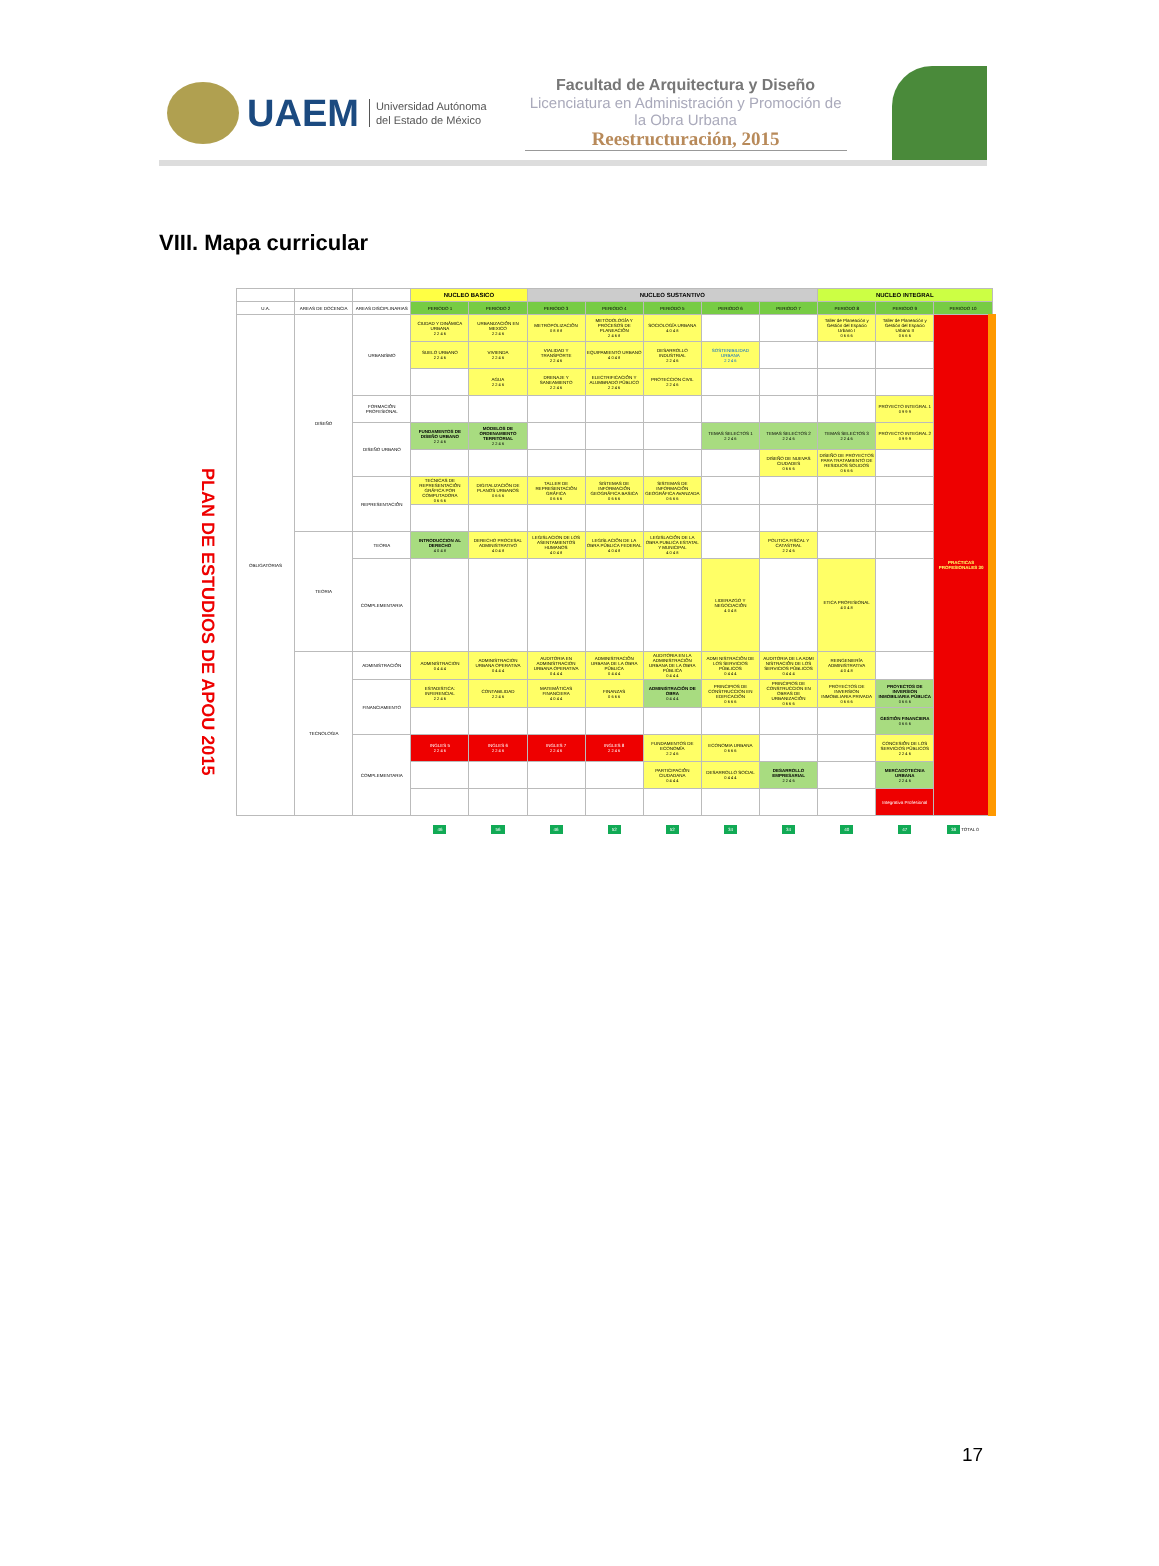UAEM
Universidad Autónoma
del Estado de México
Facultad de Arquitectura y Diseño
Licenciatura en Administración y Promoción de la Obra Urbana
Reestructuración, 2015
VIII. Mapa curricular
PLAN DE ESTUDIOS DE APOU 2015
| | | | NUCLEO BASICO | | NUCLEO SUSTANTIVO | | | | | NUCLEO INTEGRAL | | |
| --- | --- | --- | --- | --- | --- | --- | --- | --- | --- | --- | --- | --- |
| U.A. | AREAS DE DOCENCIA | AREAS DISCIPLINARIAS | PERIODO 1 | PERIODO 2 | PERIODO 3 | PERIODO 4 | PERIODO 5 | PERIODO 6 | PERIODO 7 | PERIODO 8 | PERIODO 9 | PERIODO 10 |
| OBLIGATORIAS | DISEÑO | URBANISMO | CIUDAD Y DINÁMICA URBANA 2 2 4 6 | URBANIZACIÓN EN MEXICO 2 2 4 6 | METROPOLIZACIÓN 0 8 8 8 | METODOLOGÍA Y PROCESOS DE PLANEACIÓN 2 4 6 8 | SOCIOLOGÍA URBANA 4 0 4 8 | | | Taller de Planeación y Gestión del Espacio Urbano I 0 6 6 6 | Taller de Planeación y Gestión del Espacio Urbano II 0 6 6 6 | PRACTICAS PROFESIONALES 30 |
| | | | SUELO URBANO 2 2 4 6 | VIVIENDA 2 2 4 6 | VIALIDAD Y TRANSPORTE 2 2 4 6 | EQUIPAMIENTO URBANO 4 0 4 8 | DESARROLLO INDUSTRIAL 2 2 4 6 | SOSTENIBILIDAD URBANA 2 2 4 6 | | | | |
| | | | | AGUA 2 2 4 6 | DRENAJE Y SANEAMIENTO 2 2 4 6 | ELECTRIFICACIÓN Y ALUMBRADO PÚBLICO 2 2 4 6 | PROTECCION CIVIL 2 2 4 6 | | | | | |
| | | FORMACIÓN PROFESIONAL | | | | | | | | | PROYECTO INTEGRAL 1 0 9 9 9 | |
| | | DISEÑO URBANO | FUNDAMENTOS DE DISEÑO URBANO 2 2 4 6 | MODELOS DE ORDENAMIENTO TERRITORIAL 2 2 4 6 | | | | TEMAS SELECTOS 1 2 2 4 6 | TEMAS SELECTOS 2 2 2 4 6 | TEMAS SELECTOS 3 2 2 4 6 | PROYECTO INTEGRAL 2 0 9 9 9 | |
| | | | | | | | | | DISEÑO DE NUEVAS CIUDADES 0 6 6 6 | DISEÑO DE PROYECTOS PARA TRATAMIENTO DE RESIDUOS SOLIDOS 0 6 6 6 | | |
| | | REPRESENTACIÓN | TECNICAS DE REPRESENTACIÓN GRÁFICA POR COMPUTADORA 0 6 6 6 | DIGITALIZACIÓN DE PLANOS URBANOS 0 6 6 6 | TALLER DE REPRESENTACIÓN GRÁFICA 0 6 6 6 | SISTEMAS DE INFORMACIÓN GEOGRÁFICA BASICA 0 6 6 6 | SISTEMAS DE INFORMACIÓN GEOGRÁFICA AVANZADA 0 6 6 6 | | | | | |
| | TEORIA | TEORIA | INTRODUCCION AL DERECHO 4 0 4 8 | DERECHO PROCESAL ADMINISTRATIVO 4 0 4 8 | LEGISLACION DE LOS ASENTAMIENTOS HUMANOS 4 0 4 8 | LEGISLACIÓN DE LA OBRA PÚBLICA FEDERAL 4 0 4 8 | LEGISLACIÓN DE LA OBRA PUBLICA ESTATAL Y MUNICIPAL 4 0 4 8 | | POLITICA FISCAL Y CATASTRAL 2 2 4 6 | | | |
| | | COMPLEMENTARIA | | | | | | LIDERAZGO Y NEGOCIACIÓN 4 0 4 8 | | ETICA PROFESIONAL 4 0 4 8 | | |
| | TECNOLOGIA | ADMINISTRACIÓN | ADMINISTRACION 0 4 4 4 | ADMINISTRACION URBANA OPERATIVA 0 4 4 4 | AUDITORIA EN ADMINISTRACION URBANA OPERATIVA 0 4 4 4 | ADMINISTRACIÓN URBANA DE LA OBRA PÚBLICA 0 4 4 4 | AUDITORIA EN LA ADMINISTRACIÓN URBANA DE LA OBRA PÚBLICA 0 4 4 4 | ADMI NISTRACIÓN DE LOS SERVICIOS PÚBLICOS 0 4 4 4 | AUDITORIA DE LA ADMI NISTRACIÓN DE LOS SERVICIOS PÚBLICOS 0 4 4 4 | REINGENIERÍA ADMINISTRATIVA 4 0 4 8 | | |
| | | FINANCIAMIENTO | ESTADISTICA: INFERENCIAL 2 2 4 6 | CONTABILIDAD 2 2 4 6 | MATEMÁTICAS FINANCIERA 4 0 4 4 | FINANZAS 0 6 6 6 | ADMINISTRACIÓN DE OBRA 0 4 4 4 | PRINCIPIOS DE CONSTRUCCION EN EDIFICACIÓN 0 6 6 6 | PRINCIPIOS DE CONSTRUCCION EN OBRAS DE URBANIZACIÓN 0 6 6 6 | PROYECTOS DE INVERSION INMOBILIARIA PRIVADA 0 6 6 6 | PROYECTOS DE INVERSION INMOBILIARIA PÚBLICA 0 6 6 6 | |
| | | | | | | | | | | | GESTIÓN FINANCIERA 0 6 6 6 | |
| | | COMPLEMENTARIA | INGLES 5 2 2 4 6 | INGLES 6 2 2 4 6 | INGLES 7 2 2 4 6 | INGLES 8 2 2 4 6 | FUNDAMENTOS DE ECONOMÍA 2 2 4 6 | ECONOMIA URBANA 0 6 6 6 | | | CONCESIÓN DE LOS SERVICIOS PÚBLICOS 2 2 4 6 | |
| | | | | | | | PARTICIPACIÓN CIUDADANA 0 4 4 4 | DESARROLLO SOCIAL 0 4 4 4 | DESARROLLO EMPRESARIAL 2 2 4 6 | | MERCADOTECNIA URBANA 2 2 4 6 | |
| | | | | | | | | | | | Integrativa Profesional | |
| | | | 46 | 56 | 46 | 52 | 52 | 34 | 34 | 40 | 47 | 38 TOTAL 0 |
17